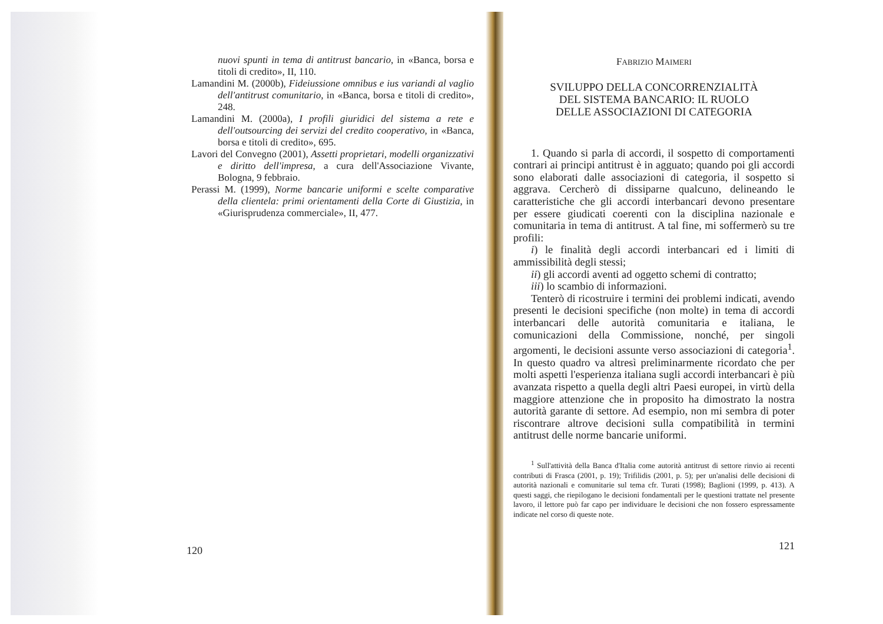nuovi spunti in tema di antitrust bancario, in «Banca, borsa e titoli di credito», II, 110.
Lamandini M. (2000b), Fideiussione omnibus e ius variandi al vaglio dell'antitrust comunitario, in «Banca, borsa e titoli di credito», 248.
Lamandini M. (2000a), I profili giuridici del sistema a rete e dell'outsourcing dei servizi del credito cooperativo, in «Banca, borsa e titoli di credito», 695.
Lavori del Convegno (2001), Assetti proprietari, modelli organizzativi e diritto dell'impresa, a cura dell'Associazione Vivante, Bologna, 9 febbraio.
Perassi M. (1999), Norme bancarie uniformi e scelte comparative della clientela: primi orientamenti della Corte di Giustizia, in «Giurisprudenza commerciale», II, 477.
120
FABRIZIO MAIMERI
SVILUPPO DELLA CONCORRENZIALITÀ
DEL SISTEMA BANCARIO: IL RUOLO
DELLE ASSOCIAZIONI DI CATEGORIA
1. Quando si parla di accordi, il sospetto di comportamenti contrari ai principi antitrust è in agguato; quando poi gli accordi sono elaborati dalle associazioni di categoria, il sospetto si aggrava. Cercherò di dissiparne qualcuno, delineando le caratteristiche che gli accordi interbancari devono presentare per essere giudicati coerenti con la disciplina nazionale e comunitaria in tema di antitrust. A tal fine, mi soffermerò su tre profili:
i) le finalità degli accordi interbancari ed i limiti di ammissibilità degli stessi;
ii) gli accordi aventi ad oggetto schemi di contratto;
iii) lo scambio di informazioni.
Tenterò di ricostruire i termini dei problemi indicati, avendo presenti le decisioni specifiche (non molte) in tema di accordi interbancari delle autorità comunitaria e italiana, le comunicazioni della Commissione, nonché, per singoli argomenti, le decisioni assunte verso associazioni di categoria<sup>1</sup>. In questo quadro va altresì preliminarmente ricordato che per molti aspetti l'esperienza italiana sugli accordi interbancari è più avanzata rispetto a quella degli altri Paesi europei, in virtù della maggiore attenzione che in proposito ha dimostrato la nostra autorità garante di settore. Ad esempio, non mi sembra di poter riscontrare altrove decisioni sulla compatibilità in termini antitrust delle norme bancarie uniformi.
<sup>1</sup> Sull'attività della Banca d'Italia come autorità antitrust di settore rinvio ai recenti contributi di Frasca (2001, p. 19); Trifilidis (2001, p. 5); per un'analisi delle decisioni di autorità nazionali e comunitarie sul tema cfr. Turati (1998); Baglioni (1999, p. 413). A questi saggi, che riepilogano le decisioni fondamentali per le questioni trattate nel presente lavoro, il lettore può far capo per individuare le decisioni che non fossero espressamente indicate nel corso di queste note.
121